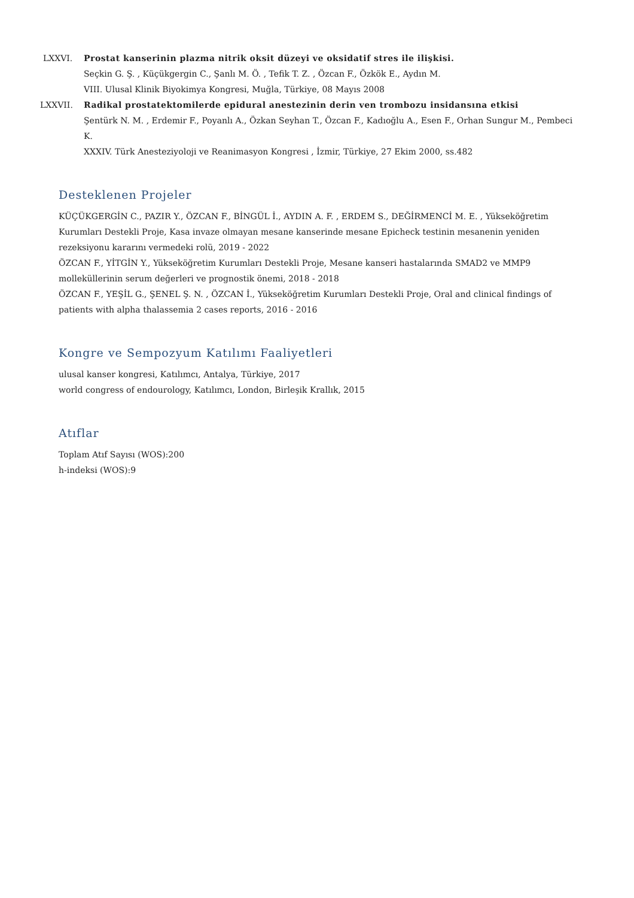LXXVI. Prostat kanserinin plazma nitrik oksit düzeyi ve oksidatif stres ile ilişkisi.
Seçkin G. Ş. , Küçükgergin C., Şanlı M. Ö. , Tefik T. Z. , Özcan F., Özkök E., Aydın M.
VIII. Ulusal Klinik Biyokimya Kongresi, Muğla, Türkiye, 08 Mayıs 2008
LXXVII. Radikal prostatektomilerde epidural anestezinin derin ven trombozu insidansına etkisi
Şentürk N. M. , Erdemir F., Poyanlı A., Özkan Seyhan T., Özcan F., Kadıoğlu A., Esen F., Orhan Sungur M., Pembeci K.
XXXIV. Türk Anesteziyoloji ve Reanimasyon Kongresi , İzmir, Türkiye, 27 Ekim 2000, ss.482
Desteklenen Projeler
KÜÇÜKGERGİN C., PAZIR Y., ÖZCAN F., BİNGÜL İ., AYDIN A. F. , ERDEM S., DEĞİRMENCİ M. E. , Yükseköğretim Kurumları Destekli Proje, Kasa invaze olmayan mesane kanserinde mesane Epicheck testinin mesanenin yeniden rezeksiyonu kararını vermedeki rolü, 2019 - 2022
ÖZCAN F., YİTGİN Y., Yükseköğretim Kurumları Destekli Proje, Mesane kanseri hastalarında SMAD2 ve MMP9 molleküllerinin serum değerleri ve prognostik önemi, 2018 - 2018
ÖZCAN F., YEŞİL G., ŞENEL Ş. N. , ÖZCAN İ., Yükseköğretim Kurumları Destekli Proje, Oral and clinical findings of patients with alpha thalassemia 2 cases reports, 2016 - 2016
Kongre ve Sempozyum Katılımı Faaliyetleri
ulusal kanser kongresi, Katılımcı, Antalya, Türkiye, 2017
world congress of endourology, Katılımcı, London, Birleşik Krallık, 2015
Atıflar
Toplam Atıf Sayısı (WOS):200
h-indeksi (WOS):9